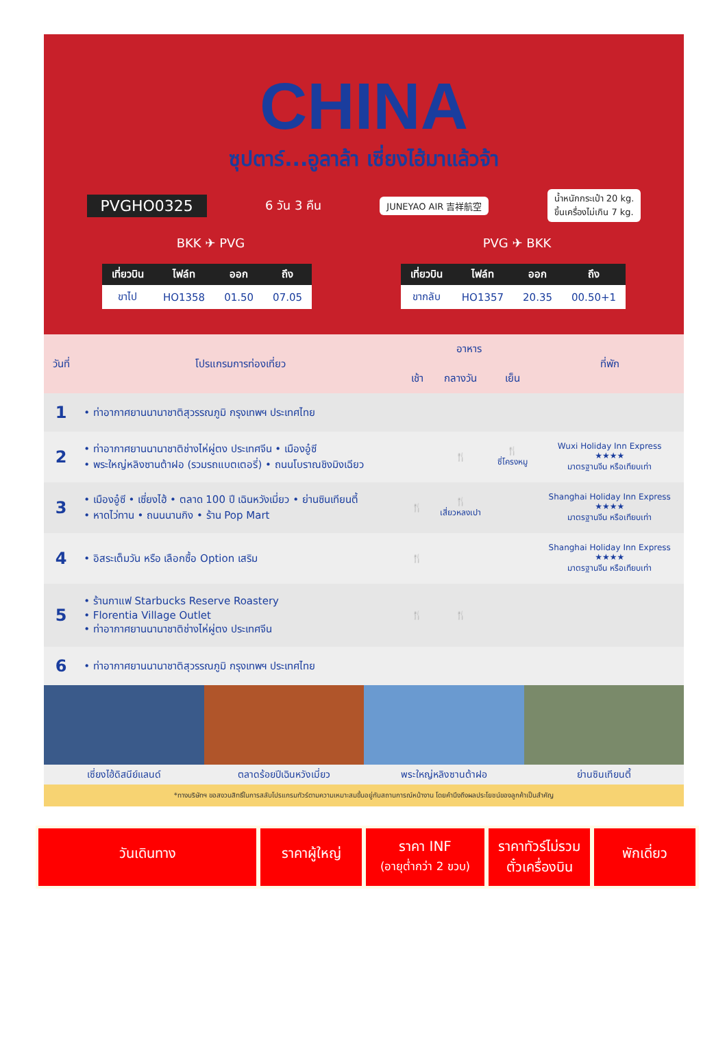CHINA
ซุปตาร์...อูลาล้า เซี่ยงไฮ้มาแล้วจ้า
PVGHO0325 6 วัน 3 คืน JUNEYAO AIR 吉祥航空 น้ำหนักกระเป๋า 20 kg.
ขึ้นเครื่องไม่เกิน 7 kg.
BKK ✈ PVG PVG ✈ BKK
| เที่ยวบิน | ไฟล์ท | ออก | ถึง |
| --- | --- | --- | --- |
| ขาไป | HO1358 | 01.50 | 07.05 |
| เที่ยวบิน | ไฟล์ท | ออก | ถึง |
| --- | --- | --- | --- |
| ขากลับ | HO1357 | 20.35 | 00.50+1 |
| วันที่ | โปรแกรมการท่องเที่ยว | อาหาร | | | ที่พัก |
| --- | --- | --- | --- | --- | --- |
| | | เช้า | กลางวัน | เย็น | |
| 1 | • ท่าอากาศยานนานาชาติสุวรรณภูมิ กรุงเทพฯ ประเทศไทย | | | | |
| 2 | • ท่าอากาศยานนานาชาติช่างไห่ผู่ตง ประเทศจีน • เมืองอู๋ซี • พระใหญ่หลิงซานต้าฝอ (รวมรถแบตเตอรี่) • ถนนโบราณชิงมิงเฉียว | | 🍴 | 🍴 ซี่โครงหมู | Wuxi Holiday Inn Express ★★★★ มาตรฐานจีน หรือเทียบเท่า |
| 3 | • เมืองอู๋ซี • เซี่ยงไฮ้ • ตลาด 100 ปี เฉินหวังเมี่ยว • ย่านซินเทียนตี้ • หาดไว่ทาน • ถนนนานกิง • ร้าน Pop Mart | 🍴 | 🍴 เสี่ยวหลงเปา | | Shanghai Holiday Inn Express ★★★★ มาตรฐานจีน หรือเทียบเท่า |
| 4 | • อิสระเต็มวัน หรือ เลือกซื้อ Option เสริม | 🍴 | | | Shanghai Holiday Inn Express ★★★★ มาตรฐานจีน หรือเทียบเท่า |
| 5 | • ร้านกาแฟ Starbucks Reserve Roastery • Florentia Village Outlet • ท่าอากาศยานนานาชาติช่างไห่ผู่ตง ประเทศจีน | 🍴 | 🍴 | | |
| 6 | • ท่าอากาศยานนานาชาติสุวรรณภูมิ กรุงเทพฯ ประเทศไทย | | | | |
เซี่ยงไฮ้ดิสนีย์แลนด์ ตลาดร้อยปีเฉินหวังเมี่ยว พระใหญ่หลิงซานต้าฝอ ย่านซินเทียนตี้
*ทางบริษัทฯ ขอสงวนสิทธิ์ในการสลับโปรแกรมทัวร์ตามความเหมาะสมขึ้นอยู่กับสถานการณ์หน้างาน โดยคำนึงถึงผลประโยชน์ของลูกค้าเป็นสำคัญ
วันเดินทาง ราคาผู้ใหญ่
ราคา INF
(อายุต่ำกว่า 2 ขวบ)
ราคาทัวร์ไม่รวม
ตั๋วเครื่องบิน
พักเดี่ยว